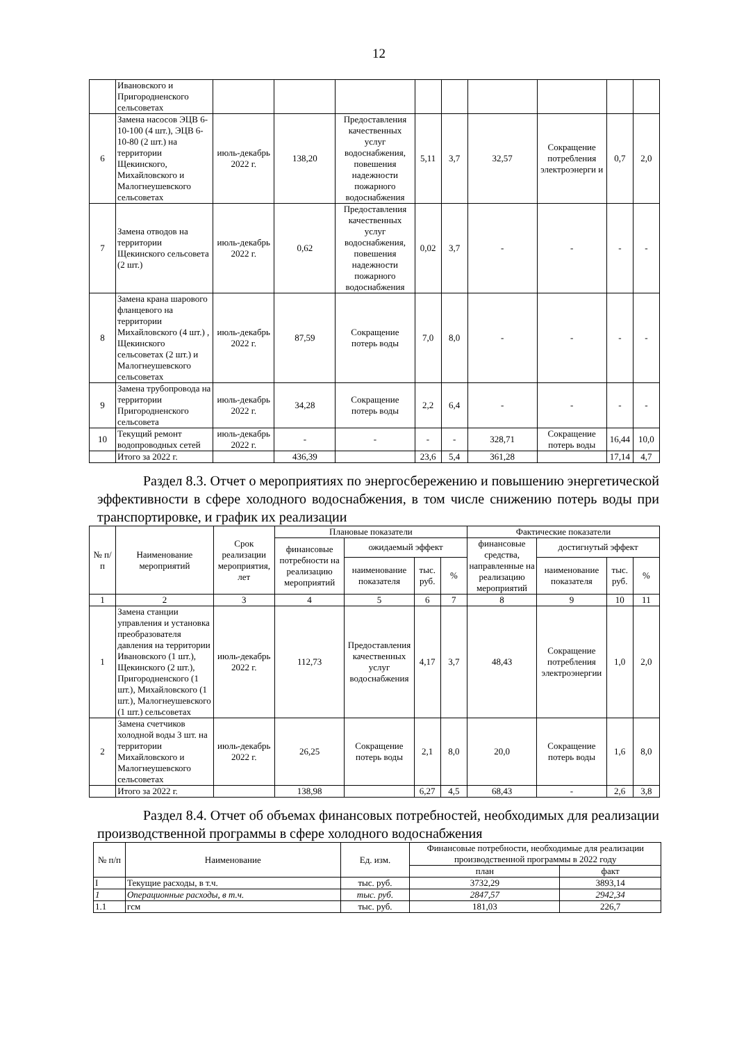12
| | Ивановского и Пригородненского сельсоветах | | | | | | | | | |
| 6 | Замена насосов ЭЦВ 6-10-100 (4 шт.), ЭЦВ 6-10-80 (2 шт.) на территории Щекинского, Михайловского и Малогнеушевского сельсоветах | июль-декабрь 2022 г. | 138,20 | Предоставления качественных услуг водоснабжения, повешения надежности пожарного водоснабжения | 5,11 | 3,7 | 32,57 | Сокращение потребления электроэнерги и | 0,7 | 2,0 |
| 7 | Замена отводов на территории Щекинского сельсовета (2 шт.) | июль-декабрь 2022 г. | 0,62 | Предоставления качественных услуг водоснабжения, повешения надежности пожарного водоснабжения | 0,02 | 3,7 | - | - | - | - |
| 8 | Замена крана шарового фланцевого на территории Михайловского (4 шт.) , Щекинского сельсоветах (2 шт.) и Малогнеушевского сельсоветах | июль-декабрь 2022 г. | 87,59 | Сокращение потерь воды | 7,0 | 8,0 | - | - | - | - |
| 9 | Замена трубопровода на территории Пригородненского сельсовета | июль-декабрь 2022 г. | 34,28 | Сокращение потерь воды | 2,2 | 6,4 | - | - | - | - |
| 10 | Текущий ремонт водопроводных сетей | июль-декабрь 2022 г. | - | - | - | - | 328,71 | Сокращение потерь воды | 16,44 | 10,0 |
| | Итого за 2022 г. | | 436,39 | | 23,6 | 5,4 | 361,28 | | 17,14 | 4,7 |
Раздел 8.3. Отчет о мероприятиях по энергосбережению и повышению энергетической эффективности в сфере холодного водоснабжения, в том числе снижению потерь воды при транспортировке, и график их реализации
| № п/ п | Наименование мероприятий | Срок реализации мероприятия, лет | Плановые показатели | | | | Фактические показатели | | | |
| --- | --- | --- | --- | --- | --- | --- | --- | --- | --- | --- |
| | | | финансовые потребности на реализацию мероприятий | ожидаемый эффект | | | финансовые средства, направленные на реализацию мероприятий | достигнутый эффект | | |
| | | | | наименование показателя | тыс. руб. | % | | наименование показателя | тыс. руб. | % |
| 1 | 2 | 3 | 4 | 5 | 6 | 7 | 8 | 9 | 10 | 11 |
| 1 | Замена станции управления и установка преобразователя давления на территории Ивановского (1 шт.), Щекинского (2 шт.), Пригородненского (1 шт.), Михайловского (1 шт.), Малогнеушевского (1 шт.) сельсоветах | июль-декабрь 2022 г. | 112,73 | Предоставления качественных услуг водоснабжения | 4,17 | 3,7 | 48,43 | Сокращение потребления электроэнергии | 1,0 | 2,0 |
| 2 | Замена счетчиков холодной воды 3 шт. на территории Михайловского и Малогнеушевского сельсоветах | июль-декабрь 2022 г. | 26,25 | Сокращение потерь воды | 2,1 | 8,0 | 20,0 | Сокращение потерь воды | 1,6 | 8,0 |
| | Итого за 2022 г. | | 138,98 | | 6,27 | 4,5 | 68,43 | - | 2,6 | 3,8 |
Раздел 8.4. Отчет об объемах финансовых потребностей, необходимых для реализации производственной программы в сфере холодного водоснабжения
| № п/п | Наименование | Ед. изм. | Финансовые потребности, необходимые для реализации производственной программы в 2022 году | |
| --- | --- | --- | --- | --- |
| | | | план | факт |
| I | Текущие расходы, в т.ч. | тыс. руб. | 3732,29 | 3893,14 |
| 1 | Операционные расходы, в т.ч. | тыс. руб. | 2847,57 | 2942,34 |
| 1.1 | гсм | тыс. руб. | 181,03 | 226,7 |